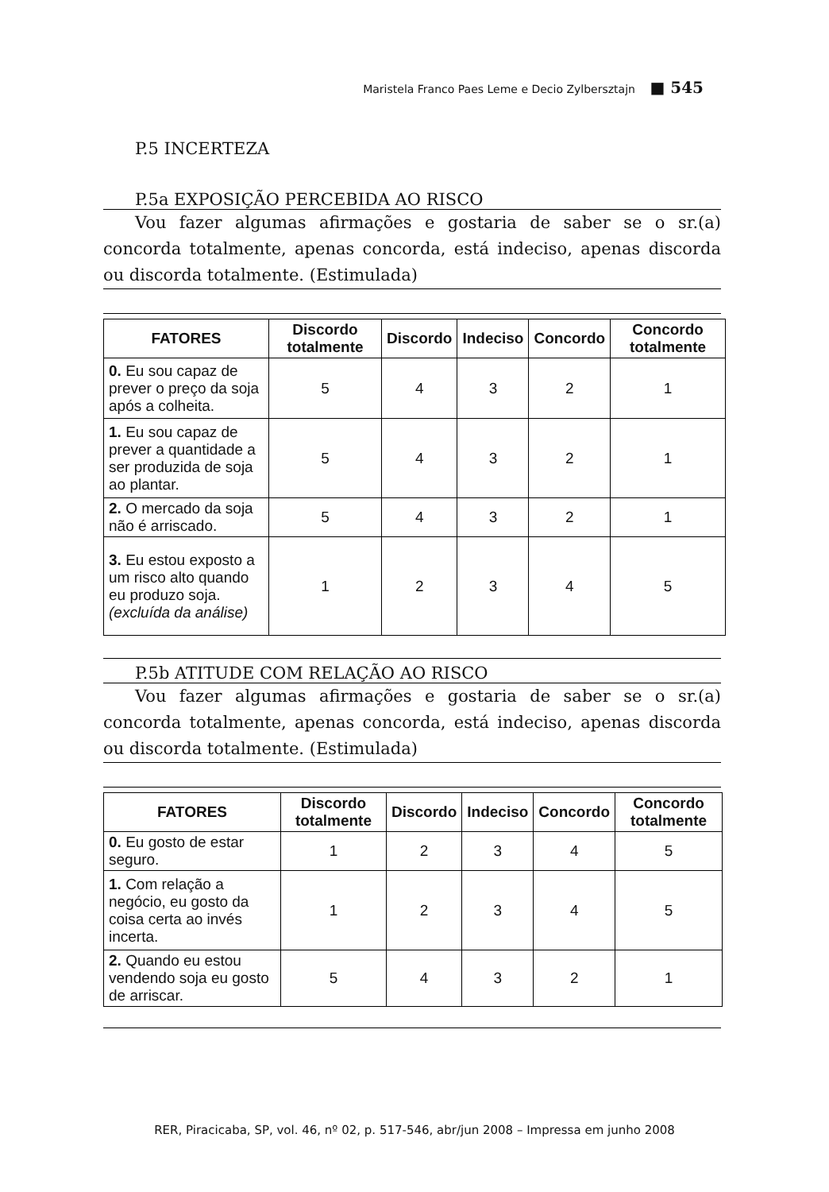Maristela Franco Paes Leme e Decio Zylbersztajn ■ 545
P.5 INCERTEZA
P.5a EXPOSIÇÃO PERCEBIDA AO RISCO
Vou fazer algumas afirmações e gostaria de saber se o sr.(a) concorda totalmente, apenas concorda, está indeciso, apenas discorda ou discorda totalmente. (Estimulada)
| FATORES | Discordo totalmente | Discordo | Indeciso | Concordo | Concordo totalmente |
| --- | --- | --- | --- | --- | --- |
| 0. Eu sou capaz de prever o preço da soja após a colheita. | 5 | 4 | 3 | 2 | 1 |
| 1. Eu sou capaz de prever a quantidade a ser produzida de soja ao plantar. | 5 | 4 | 3 | 2 | 1 |
| 2. O mercado da soja não é arriscado. | 5 | 4 | 3 | 2 | 1 |
| 3. Eu estou exposto a um risco alto quando eu produzo soja. (excluída da análise) | 1 | 2 | 3 | 4 | 5 |
P.5b ATITUDE COM RELAÇÃO AO RISCO
Vou fazer algumas afirmações e gostaria de saber se o sr.(a) concorda totalmente, apenas concorda, está indeciso, apenas discorda ou discorda totalmente. (Estimulada)
| FATORES | Discordo totalmente | Discordo | Indeciso | Concordo | Concordo totalmente |
| --- | --- | --- | --- | --- | --- |
| 0. Eu gosto de estar seguro. | 1 | 2 | 3 | 4 | 5 |
| 1. Com relação a negócio, eu gosto da coisa certa ao invés incerta. | 1 | 2 | 3 | 4 | 5 |
| 2. Quando eu estou vendendo soja eu gosto de arriscar. | 5 | 4 | 3 | 2 | 1 |
RER, Piracicaba, SP, vol. 46, nº 02, p. 517-546, abr/jun 2008 – Impressa em junho 2008